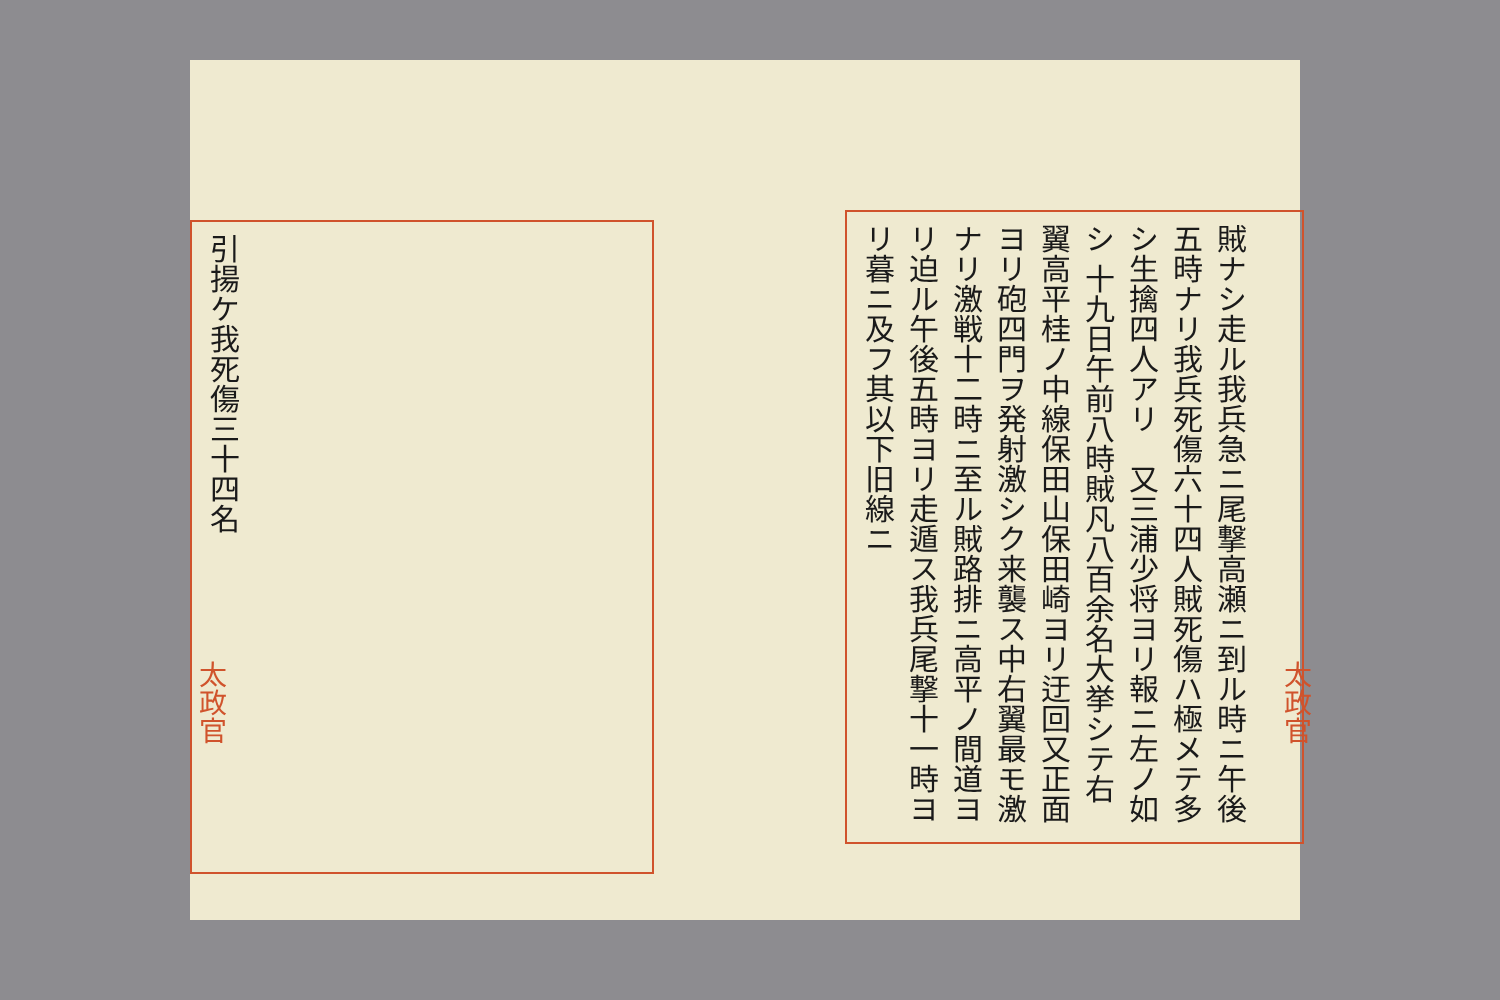引揚ケ我死傷三十四名
太政官
賊ナシ走ル我兵急ニ尾撃高瀬ニ到ル時ニ午後五時ナリ我兵死傷六十四人賊死傷ハ極メテ多シ生擒四人アリ　又三浦少将ヨリ報ニ左ノ如シ 十九日午前八時賊凡八百余名大挙シテ右翼高平桂ノ中線保田山保田崎ヨリ迂回又正面ヨリ砲四門ヲ発射激シク来襲ス中右翼最モ激ナリ激戦十二時ニ至ル賊路排ニ高平ノ間道ヨリ迫ル午後五時ヨリ走遁ス我兵尾撃十一時ヨリ暮ニ及フ其以下旧線ニ
太政官